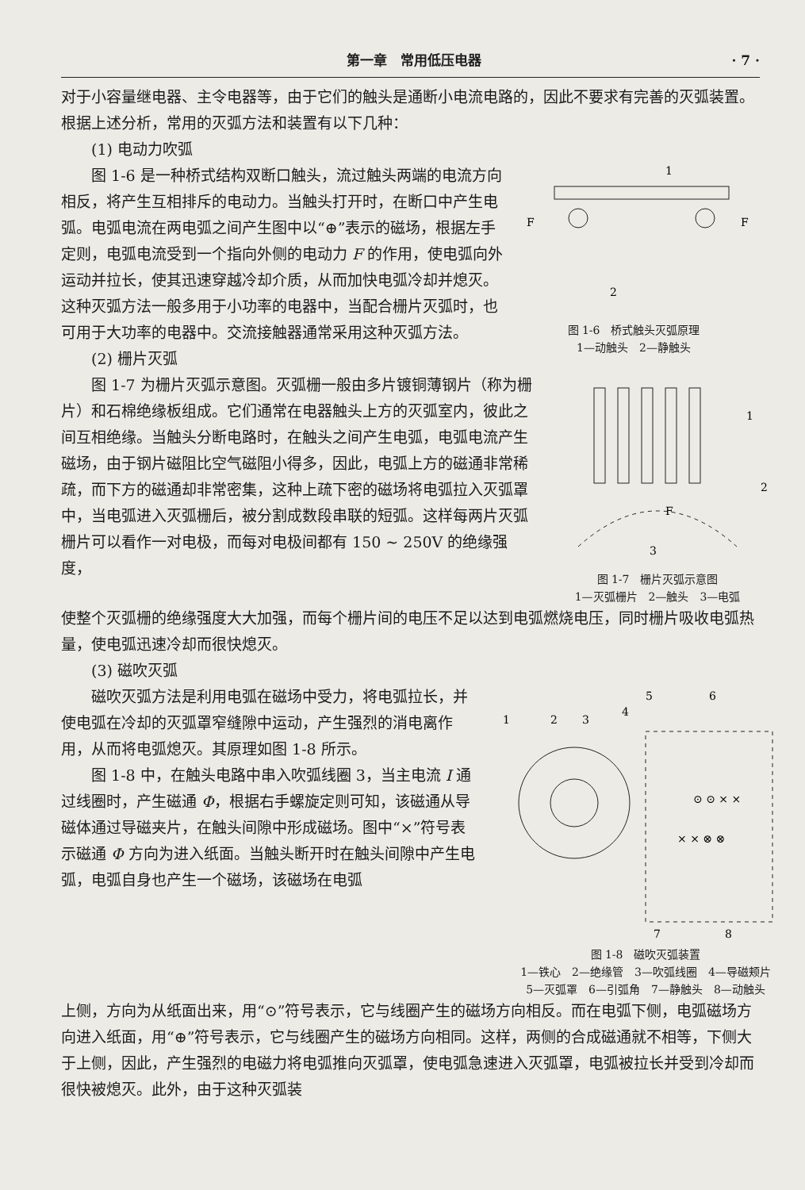第一章　常用低压电器 · 7 ·
对于小容量继电器、主令电器等，由于它们的触头是通断小电流电路的，因此不要求有完善的灭弧装置。根据上述分析，常用的灭弧方法和装置有以下几种：
(1) 电动力吹弧
图 1-6 是一种桥式结构双断口触头，流过触头两端的电流方向相反，将产生互相排斥的电动力。当触头打开时，在断口中产生电弧。电弧电流在两电弧之间产生图中以“⊕”表示的磁场，根据左手定则，电弧电流受到一个指向外侧的电动力 F 的作用，使电弧向外运动并拉长，使其迅速穿越冷却介质，从而加快电弧冷却并熄灭。这种灭弧方法一般多用于小功率的电器中，当配合栅片灭弧时，也可用于大功率的电器中。交流接触器通常采用这种灭弧方法。
(2) 栅片灭弧
F
F
2
1
图 1-6　桥式触头灭弧原理
1—动触头　2—静触头
图 1-7 为栅片灭弧示意图。灭弧栅一般由多片镀铜薄钢片（称为栅片）和石棉绝缘板组成。它们通常在电器触头上方的灭弧室内，彼此之间互相绝缘。当触头分断电路时，在触头之间产生电弧，电弧电流产生磁场，由于钢片磁阻比空气磁阻小得多，因此，电弧上方的磁通非常稀疏，而下方的磁通却非常密集，这种上疏下密的磁场将电弧拉入灭弧罩中，当电弧进入灭弧栅后，被分割成数段串联的短弧。这样每两片灭弧栅片可以看作一对电极，而每对电极间都有 150 ~ 250V 的绝缘强度，
F
1
2
3
图 1-7　栅片灭弧示意图
1—灭弧栅片　2—触头　3—电弧
使整个灭弧栅的绝缘强度大大加强，而每个栅片间的电压不足以达到电弧燃烧电压，同时栅片吸收电弧热量，使电弧迅速冷却而很快熄灭。
(3) 磁吹灭弧
磁吹灭弧方法是利用电弧在磁场中受力，将电弧拉长，并使电弧在冷却的灭弧罩窄缝隙中运动，产生强烈的消电离作用，从而将电弧熄灭。其原理如图 1-8 所示。
图 1-8 中，在触头电路中串入吹弧线圈 3，当主电流 I 通过线圈时，产生磁通 Φ，根据右手螺旋定则可知，该磁通从导磁体通过导磁夹片，在触头间隙中形成磁场。图中“×”符号表示磁通 Φ 方向为进入纸面。当触头断开时在触头间隙中产生电弧，电弧自身也产生一个磁场，该磁场在电弧
1
2
3
4
5
6
7
8
⊙ ⊙ × ×
× × ⊗ ⊗
图 1-8　磁吹灭弧装置
1—铁心　2—绝缘管　3—吹弧线圈　4—导磁颊片
5—灭弧罩　6—引弧角　7—静触头　8—动触头
上侧，方向为从纸面出来，用“⊙”符号表示，它与线圈产生的磁场方向相反。而在电弧下侧，电弧磁场方向进入纸面，用“⊕”符号表示，它与线圈产生的磁场方向相同。这样，两侧的合成磁通就不相等，下侧大于上侧，因此，产生强烈的电磁力将电弧推向灭弧罩，使电弧急速进入灭弧罩，电弧被拉长并受到冷却而很快被熄灭。此外，由于这种灭弧装